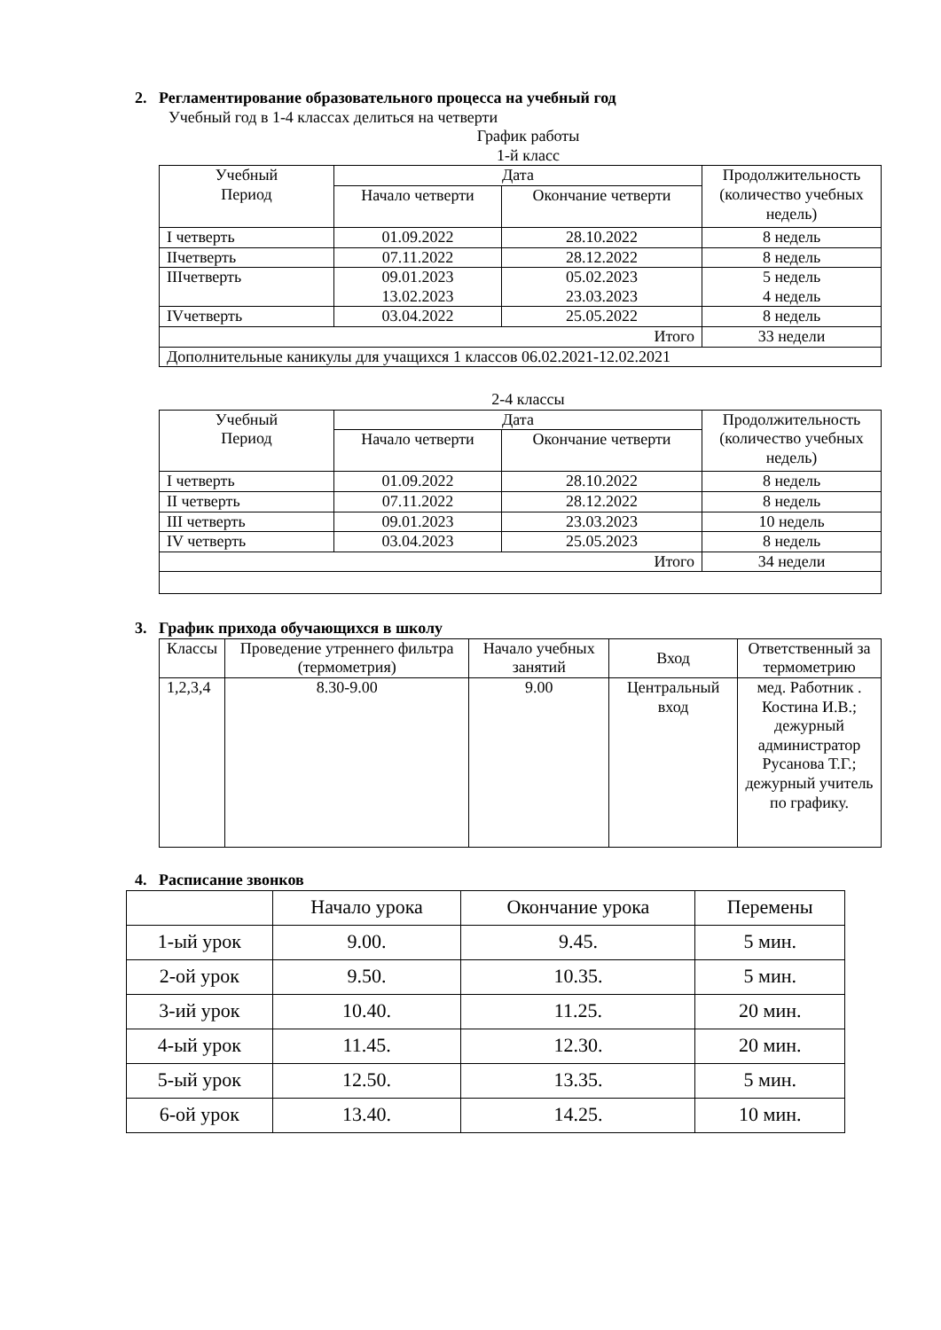2. Регламентирование образовательного процесса на учебный год
Учебный год в 1-4 классах делиться на четверти
График работы
1-й класс
| Учебный Период | Дата | | Продолжительность (количество учебных недель) |
| | Начало четверти | Окончание четверти | |
| I четверть | 01.09.2022 | 28.10.2022 | 8 недель |
| IIчетверть | 07.11.2022 | 28.12.2022 | 8 недель |
| IIIчетверть | 09.01.2023 13.02.2023 | 05.02.2023 23.03.2023 | 5 недель 4 недель |
| IVчетверть | 03.04.2022 | 25.05.2022 | 8 недель |
| Итого | | | 33 недели |
| Дополнительные каникулы для учащихся 1 классов 06.02.2021-12.02.2021 | | | |
2-4 классы
| Учебный Период | Дата | | Продолжительность (количество учебных недель) |
| | Начало четверти | Окончание четверти | |
| I четверть | 01.09.2022 | 28.10.2022 | 8 недель |
| II четверть | 07.11.2022 | 28.12.2022 | 8 недель |
| III четверть | 09.01.2023 | 23.03.2023 | 10 недель |
| IV четверть | 03.04.2023 | 25.05.2023 | 8 недель |
| Итого | | | 34 недели |
3. График прихода обучающихся в школу
| Классы | Проведение утреннего фильтра (термометрия) | Начало учебных занятий | Вход | Ответственный за термометрию |
| 1,2,3,4 | 8.30-9.00 | 9.00 | Центральный вход | мед. Работник . Костина И.В.; дежурный администратор Русанова Т.Г.; дежурный учитель по графику. |
4. Расписание звонков
| | Начало урока | Окончание урока | Перемены |
| 1-ый урок | 9.00. | 9.45. | 5 мин. |
| 2-ой урок | 9.50. | 10.35. | 5 мин. |
| 3-ий урок | 10.40. | 11.25. | 20 мин. |
| 4-ый урок | 11.45. | 12.30. | 20 мин. |
| 5-ый урок | 12.50. | 13.35. | 5 мин. |
| 6-ой урок | 13.40. | 14.25. | 10 мин. |